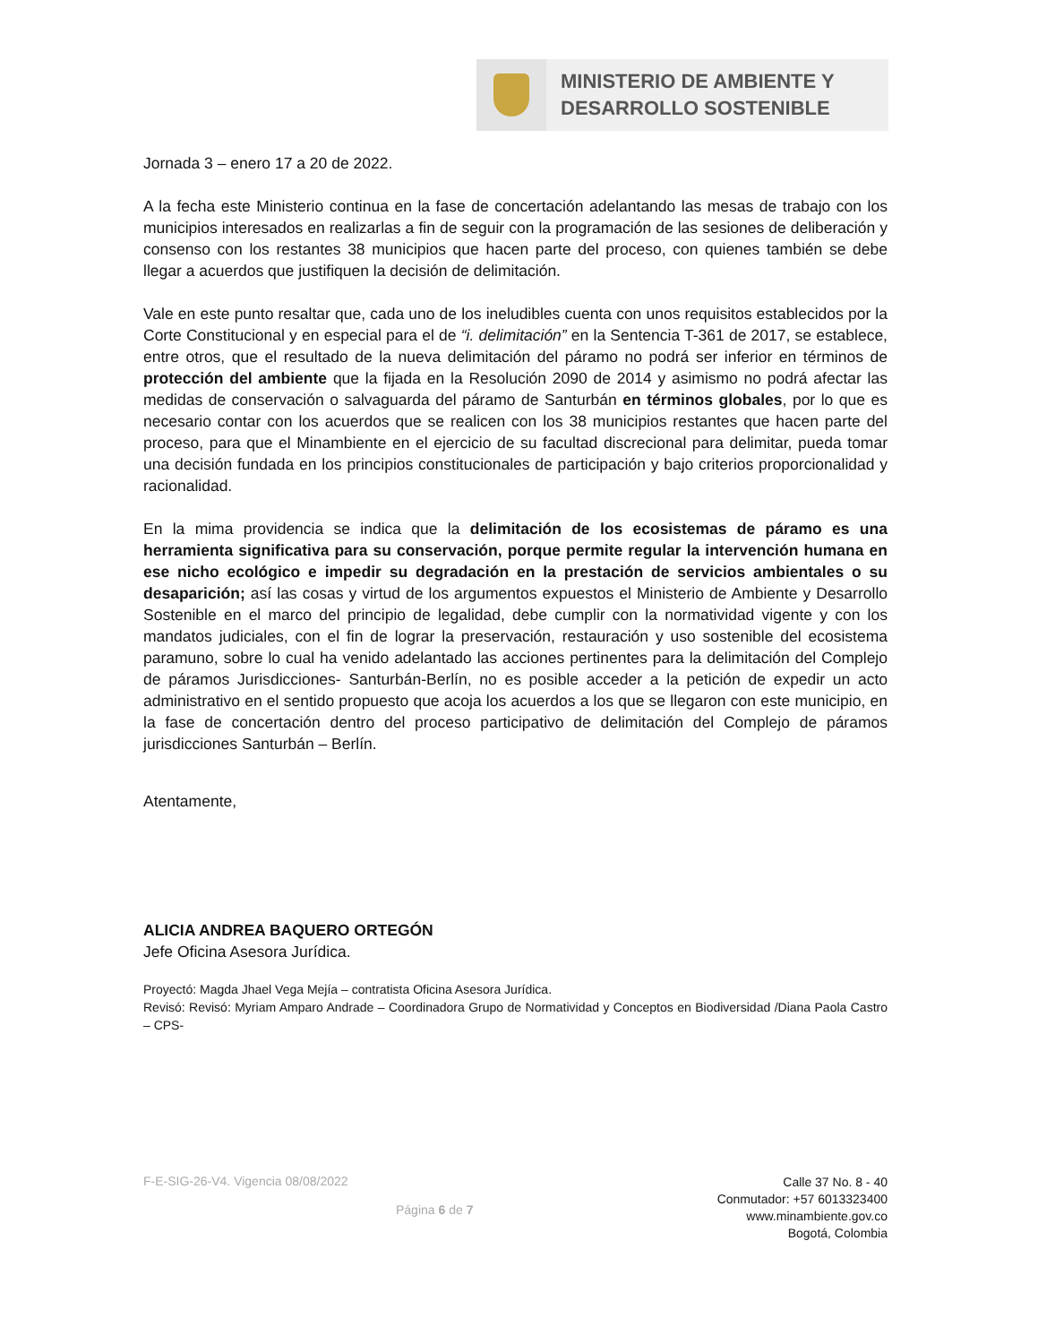MINISTERIO DE AMBIENTE Y
DESARROLLO SOSTENIBLE
Jornada 3 – enero 17 a 20 de 2022.
A la fecha este Ministerio continua en la fase de concertación adelantando las mesas de trabajo con los municipios interesados en realizarlas a fin de seguir con la programación de las sesiones de deliberación y consenso con los restantes 38 municipios que hacen parte del proceso, con quienes también se debe llegar a acuerdos que justifiquen la decisión de delimitación.
Vale en este punto resaltar que, cada uno de los ineludibles cuenta con unos requisitos establecidos por la Corte Constitucional y en especial para el de “i. delimitación” en la Sentencia T-361 de 2017, se establece, entre otros, que el resultado de la nueva delimitación del páramo no podrá ser inferior en términos de protección del ambiente que la fijada en la Resolución 2090 de 2014 y asimismo no podrá afectar las medidas de conservación o salvaguarda del páramo de Santurbán en términos globales, por lo que es necesario contar con los acuerdos que se realicen con los 38 municipios restantes que hacen parte del proceso, para que el Minambiente en el ejercicio de su facultad discrecional para delimitar, pueda tomar una decisión fundada en los principios constitucionales de participación y bajo criterios proporcionalidad y racionalidad.
En la mima providencia se indica que la delimitación de los ecosistemas de páramo es una herramienta significativa para su conservación, porque permite regular la intervención humana en ese nicho ecológico e impedir su degradación en la prestación de servicios ambientales o su desaparición; así las cosas y virtud de los argumentos expuestos el Ministerio de Ambiente y Desarrollo Sostenible en el marco del principio de legalidad, debe cumplir con la normatividad vigente y con los mandatos judiciales, con el fin de lograr la preservación, restauración y uso sostenible del ecosistema paramuno, sobre lo cual ha venido adelantado las acciones pertinentes para la delimitación del Complejo de páramos Jurisdicciones- Santurbán-Berlín, no es posible acceder a la petición de expedir un acto administrativo en el sentido propuesto que acoja los acuerdos a los que se llegaron con este municipio, en la fase de concertación dentro del proceso participativo de delimitación del Complejo de páramos jurisdicciones Santurbán – Berlín.
Atentamente,
ALICIA ANDREA BAQUERO ORTEGÓN
Jefe Oficina Asesora Jurídica.
Proyectó: Magda Jhael Vega Mejía – contratista Oficina Asesora Jurídica.
Revisó: Revisó: Myriam Amparo Andrade – Coordinadora Grupo de Normatividad y Conceptos en Biodiversidad /Diana Paola Castro – CPS-
F-E-SIG-26-V4. Vigencia 08/08/2022
Página 6 de 7
Calle 37 No. 8 - 40
Conmutador: +57 6013323400
www.minambiente.gov.co
Bogotá, Colombia